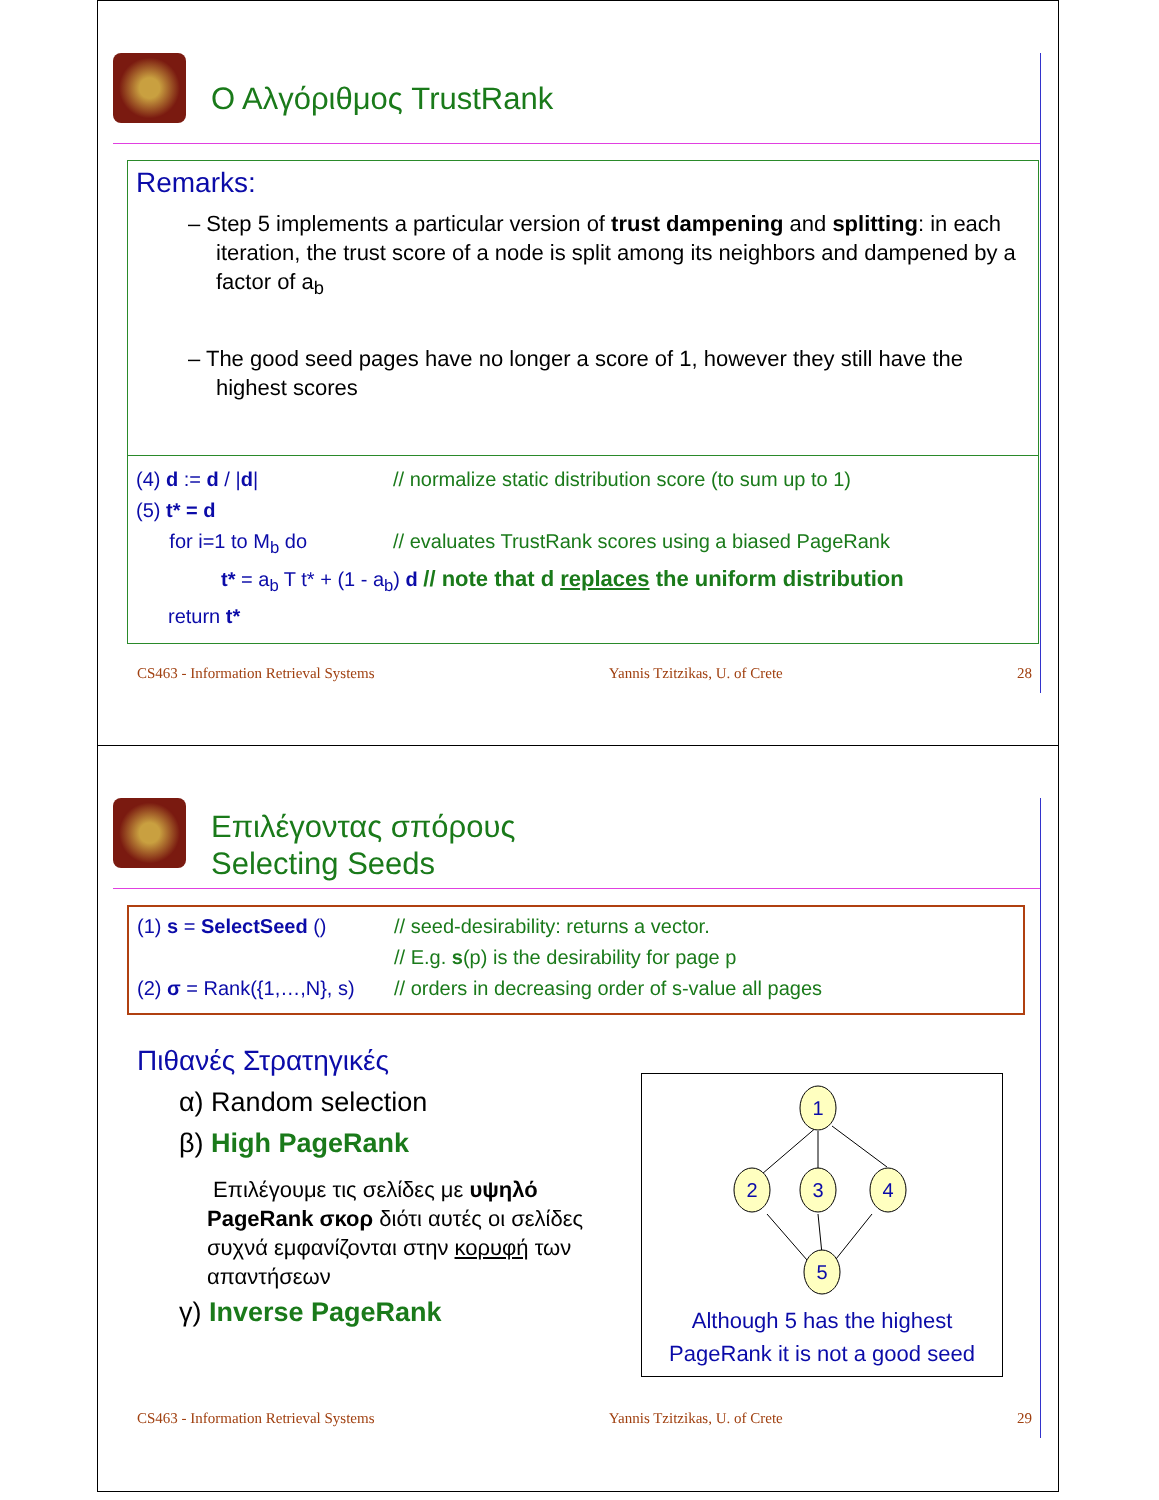Ο Αλγόριθμος TrustRank
Remarks:
– Step 5 implements a particular version of trust dampening and splitting: in each iteration, the trust score of a node is split among its neighbors and dampened by a factor of a<sub>b</sub>
– The good seed pages have no longer a score of 1, however they still have the highest scores
(4) d := d / |d| // normalize static distribution score (to sum up to 1)
(5) t* = d
for i=1 to M<sub>b</sub> do // evaluates TrustRank scores using a biased PageRank
t* = a<sub>b</sub> T t* + (1 - a<sub>b</sub>) d // note that d replaces the uniform distribution
return t*
CS463 - Information Retrieval Systems Yannis Tzitzikas, U. of Crete 28
Επιλέγοντας σπόρους
Selecting Seeds
(1) s = SelectSeed () // seed-desirability: returns a vector.
// E.g. s(p) is the desirability for page p
(2) σ = Rank({1,…,N}, s) // orders in decreasing order of s-value all pages
Πιθανές Στρατηγικές
α) Random selection
β) High PageRank
Επιλέγουμε τις σελίδες με υψηλό PageRank σκορ διότι αυτές οι σελίδες συχνά εμφανίζονται στην κορυφή των απαντήσεων
γ) Inverse PageRank
1
2
3
4
5
Although 5 has the highest PageRank it is not a good seed
CS463 - Information Retrieval Systems Yannis Tzitzikas, U. of Crete 29